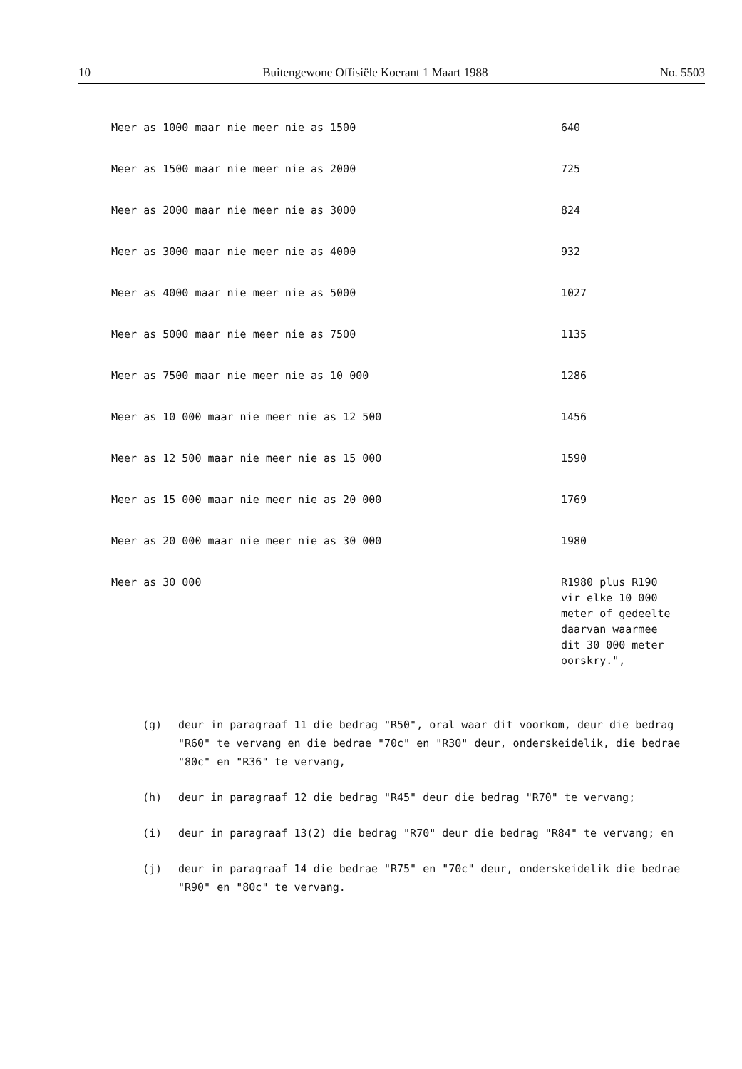10 Buitengewone Offisiële Koerant 1 Maart 1988 No. 5503
| Meer as 1000 maar nie meer nie as 1500 | 640 |
| Meer as 1500 maar nie meer nie as 2000 | 725 |
| Meer as 2000 maar nie meer nie as 3000 | 824 |
| Meer as 3000 maar nie meer nie as 4000 | 932 |
| Meer as 4000 maar nie meer nie as 5000 | 1027 |
| Meer as 5000 maar nie meer nie as 7500 | 1135 |
| Meer as 7500 maar nie meer nie as 10 000 | 1286 |
| Meer as 10 000 maar nie meer nie as 12 500 | 1456 |
| Meer as 12 500 maar nie meer nie as 15 000 | 1590 |
| Meer as 15 000 maar nie meer nie as 20 000 | 1769 |
| Meer as 20 000 maar nie meer nie as 30 000 | 1980 |
| Meer as 30 000 | R1980 plus R190 vir elke 10 000 meter of gedeelte daarvan waarmee dit 30 000 meter oorskry.", |
(g) deur in paragraaf 11 die bedrag "R50", oral waar dit voorkom, deur die bedrag "R60" te vervang en die bedrae "70c" en "R30" deur, onderskeidelik, die bedrae "80c" en "R36" te vervang,
(h) deur in paragraaf 12 die bedrag "R45" deur die bedrag "R70" te vervang;
(i) deur in paragraaf 13(2) die bedrag "R70" deur die bedrag "R84" te vervang; en
(j) deur in paragraaf 14 die bedrae "R75" en "70c" deur, onderskeidelik die bedrae "R90" en "80c" te vervang.